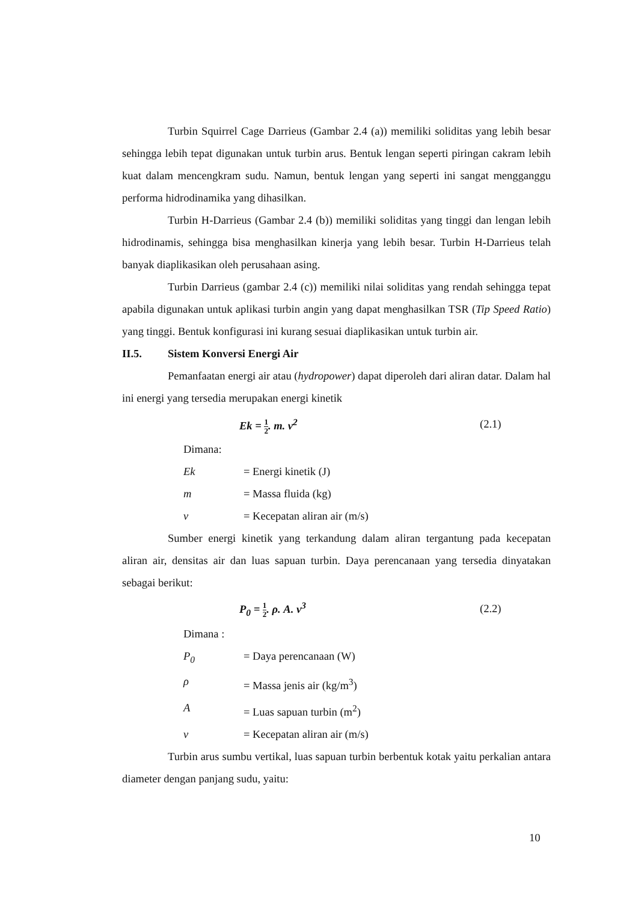Turbin Squirrel Cage Darrieus (Gambar 2.4 (a)) memiliki soliditas yang lebih besar sehingga lebih tepat digunakan untuk turbin arus. Bentuk lengan seperti piringan cakram lebih kuat dalam mencengkram sudu. Namun, bentuk lengan yang seperti ini sangat mengganggu performa hidrodinamika yang dihasilkan.
Turbin H-Darrieus (Gambar 2.4 (b)) memiliki soliditas yang tinggi dan lengan lebih hidrodinamis, sehingga bisa menghasilkan kinerja yang lebih besar. Turbin H-Darrieus telah banyak diaplikasikan oleh perusahaan asing.
Turbin Darrieus (gambar 2.4 (c)) memiliki nilai soliditas yang rendah sehingga tepat apabila digunakan untuk aplikasi turbin angin yang dapat menghasilkan TSR (Tip Speed Ratio) yang tinggi. Bentuk konfigurasi ini kurang sesuai diaplikasikan untuk turbin air.
II.5. Sistem Konversi Energi Air
Pemanfaatan energi air atau (hydropower) dapat diperoleh dari aliran datar. Dalam hal ini energi yang tersedia merupakan energi kinetik
Ek = 1 2. m. v<sup>2</sup> (2.1)
Dimana:
Ek = Energi kinetik (J)
m = Massa fluida (kg)
v = Kecepatan aliran air (m/s)
Sumber energi kinetik yang terkandung dalam aliran tergantung pada kecepatan aliran air, densitas air dan luas sapuan turbin. Daya perencanaan yang tersedia dinyatakan sebagai berikut:
P<sub>0</sub> = 1 2. ρ. A. v<sup>3</sup> (2.2)
Dimana :
P<sub>0</sub> = Daya perencanaan (W)
ρ = Massa jenis air (kg/m<sup>3</sup>)
A = Luas sapuan turbin (m<sup>2</sup>)
v = Kecepatan aliran air (m/s)
Turbin arus sumbu vertikal, luas sapuan turbin berbentuk kotak yaitu perkalian antara diameter dengan panjang sudu, yaitu:
10